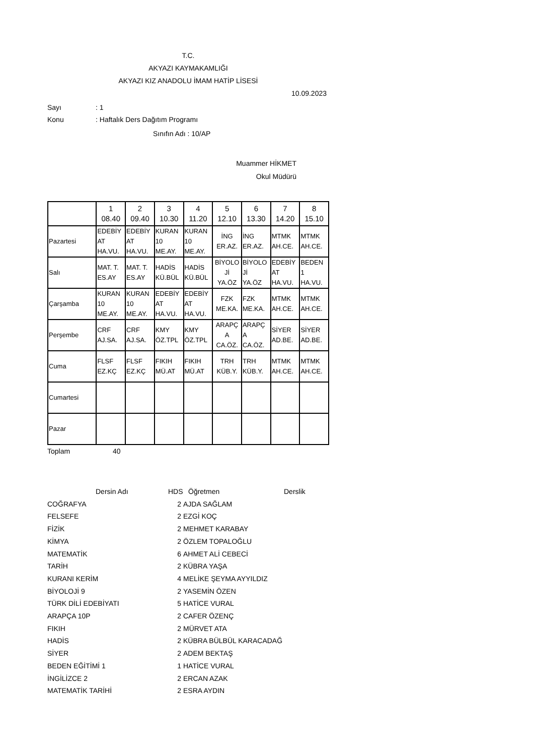T.C.
AKYAZI KAYMAKAMLIĞI
AKYAZI KIZ ANADOLU İMAM HATİP LİSESİ
10.09.2023
Sayı: 1
Konu: Haftalık Ders Dağıtım Programı
Sınıfın Adı : 10/AP
Muammer HİKMET
Okul Müdürü
| | 1 08.40 | 2 09.40 | 3 10.30 | 4 11.20 | 5 12.10 | 6 13.30 | 7 14.20 | 8 15.10 |
| Pazartesi | EDEBİY AT HA.VU. | EDEBİY AT HA.VU. | KURAN 10 ME.AY. | KURAN 10 ME.AY. | İNG ER.AZ. | İNG ER.AZ. | MTMK AH.CE. | MTMK AH.CE. |
| Salı | MAT. T. ES.AY | MAT. T. ES.AY | HADİS KÜ.BÜL | HADİS KÜ.BÜL | BİYOLO Jİ YA.ÖZ | BİYOLO Jİ YA.ÖZ | EDEBİY AT HA.VU. | BEDEN 1 HA.VU. |
| Çarşamba | KURAN 10 ME.AY. | KURAN 10 ME.AY. | EDEBİY AT HA.VU. | EDEBİY AT HA.VU. | FZK ME.KA. | FZK ME.KA. | MTMK AH.CE. | MTMK AH.CE. |
| Perşembe | CRF AJ.SA. | CRF AJ.SA. | KMY ÖZ.TPL | KMY ÖZ.TPL | ARAPÇ A CA.ÖZ. | ARAPÇ A CA.ÖZ. | SİYER AD.BE. | SİYER AD.BE. |
| Cuma | FLSF EZ.KÇ | FLSF EZ.KÇ | FIKIH MÜ.AT | FIKIH MÜ.AT | TRH KÜB.Y. | TRH KÜB.Y. | MTMK AH.CE. | MTMK AH.CE. |
| Cumartesi | | | | | | | | |
| Pazar | | | | | | | | |
Toplam 40
Dersin Adı
HDS
Öğretmen
Derslik
COĞRAFYA
2
AJDA SAĞLAM
FELSEFE
2
EZGİ KOÇ
FİZİK
2
MEHMET KARABAY
KİMYA
2
ÖZLEM TOPALOĞLU
MATEMATİK
6
AHMET ALİ CEBECİ
TARİH
2
KÜBRA YAŞA
KURANI KERİM
4
MELİKE ŞEYMA AYYILDIZ
BİYOLOJİ 9
2
YASEMİN ÖZEN
TÜRK DİLİ EDEBİYATI
5
HATİCE VURAL
ARAPÇA 10P
2
CAFER ÖZENÇ
FIKIH
2
MÜRVET ATA
HADİS
2
KÜBRA BÜLBÜL KARACADAĞ
SİYER
2
ADEM BEKTAŞ
BEDEN EĞİTİMİ 1
1
HATİCE VURAL
İNGİLİZCE 2
2
ERCAN AZAK
MATEMATİK TARİHİ
2
ESRA AYDIN